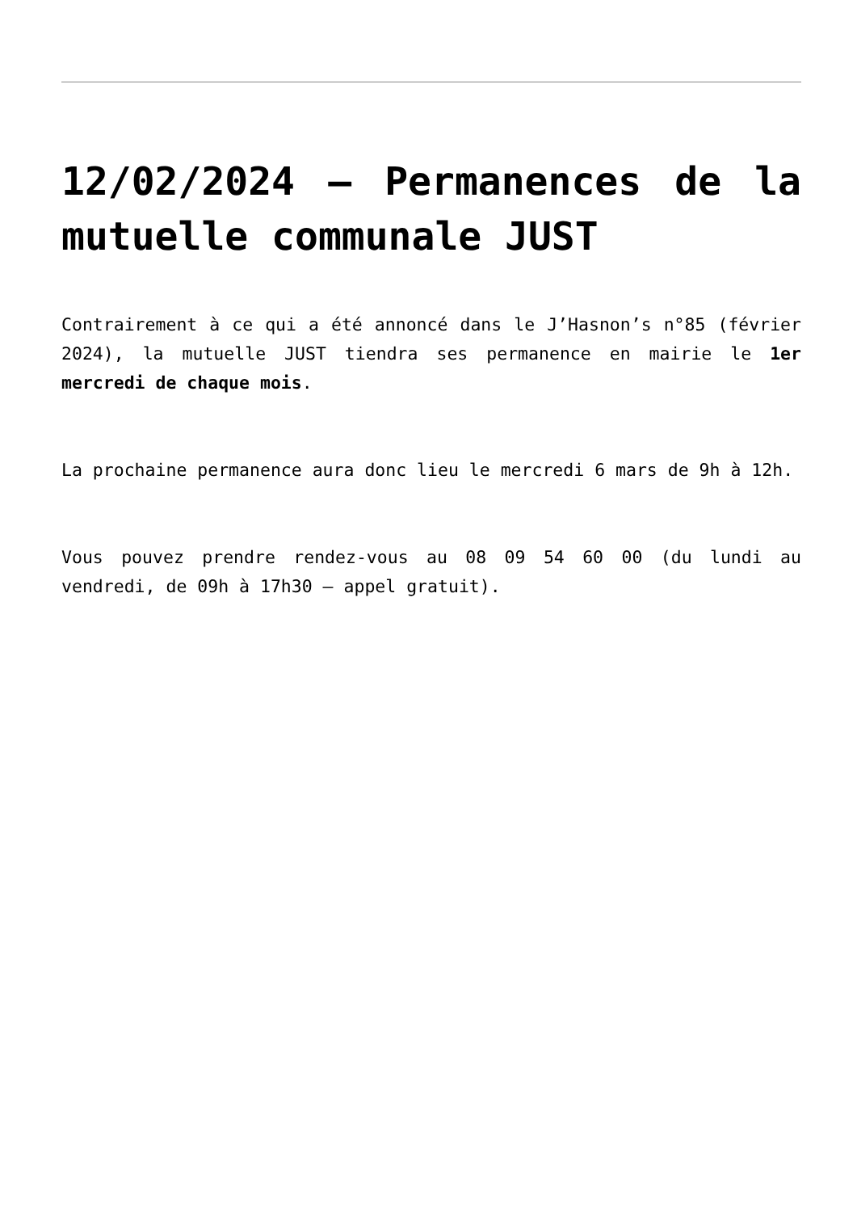12/02/2024 – Permanences de la mutuelle communale JUST
Contrairement à ce qui a été annoncé dans le J’Hasnon’s n°85 (février 2024), la mutuelle JUST tiendra ses permanence en mairie le 1er mercredi de chaque mois.
La prochaine permanence aura donc lieu le mercredi 6 mars de 9h à 12h.
Vous pouvez prendre rendez-vous au 08 09 54 60 00 (du lundi au vendredi, de 09h à 17h30 – appel gratuit).